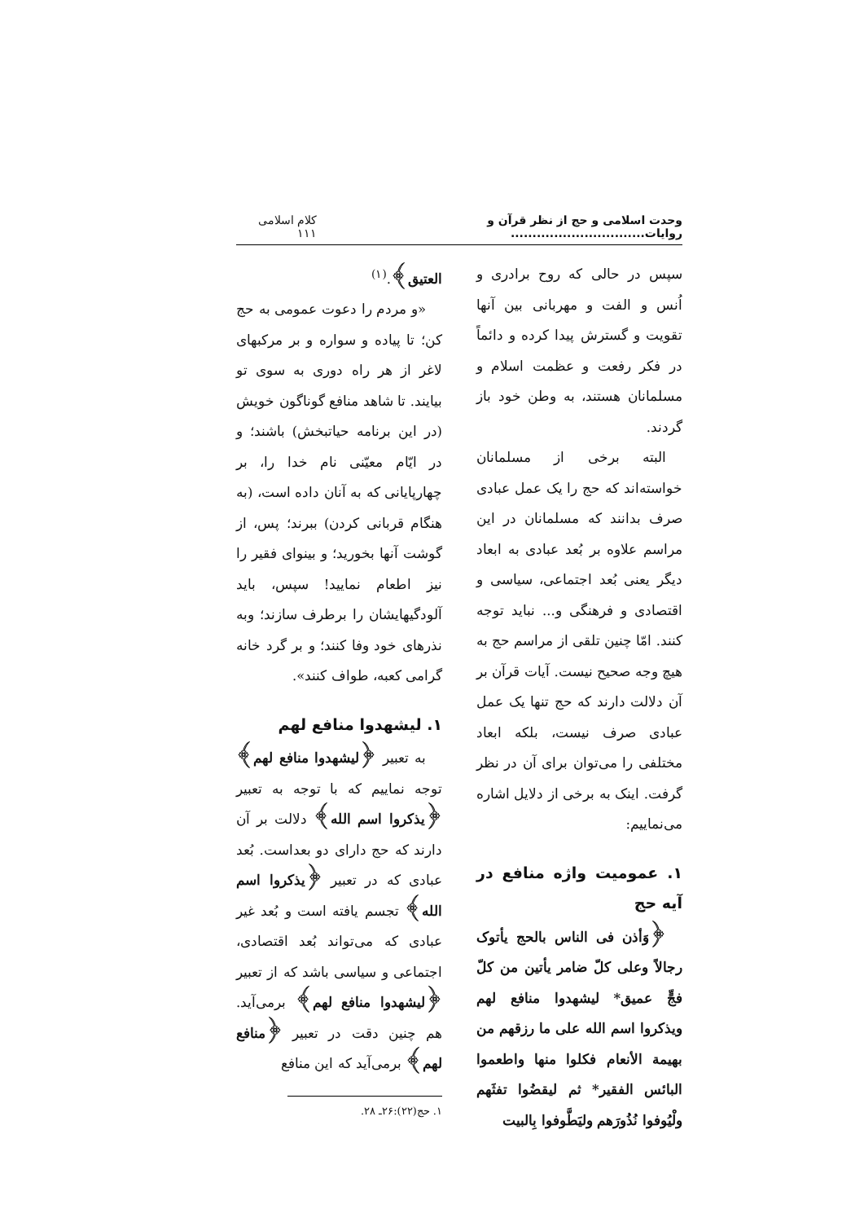وحدت اسلامی و حج از نظر قرآن و روایات............................... کلام اسلامی ۱۱۱
سپس در حالی که روح برادری و اُنس و الفت و مهربانی بین آنها تقویت و گسترش پیدا کرده و دائماً در فکر رفعت و عظمت اسلام و مسلمانان هستند، به وطن خود باز گردند.
البته برخی از مسلمانان خواسته‌اند که حج را یک عمل عبادی صرف بدانند که مسلمانان در این مراسم علاوه بر بُعد عبادی به ابعاد دیگر یعنی بُعد اجتماعی، سیاسی و اقتصادی و فرهنگی و... نباید توجه کنند. امّا چنین تلقی از مراسم حج به هیچ وجه صحیح نیست. آیات قرآن بر آن دلالت دارند که حج تنها یک عمل عبادی صرف نیست، بلکه ابعاد مختلفی را می‌توان برای آن در نظر گرفت. اینک به برخی از دلایل اشاره می‌نماییم:
۱. عمومیت واژه منافع در آیه حج
﴿وَأذن فی الناس بالحج یأتوک رجالاً وعلی کلّ ضامر یأتین من کلّ فجٍّ عمیق* لیشهدوا منافع لهم ویذکروا اسم الله علی ما رزقهم من بهیمة الأنعام فکلوا منها واطعموا البائس الفقیر* ثم لیقضُوا تفثَهم ولْیُوفوا نُذُورَهم ولیَطَّوفوا بِالبیت
العتیق﴾.<sup>(۱)</sup>
«و مردم را دعوت عمومی به حج کن؛ تا پیاده و سواره و بر مرکبهای لاغر از هر راه دوری به سوی تو بیایند. تا شاهد منافع گوناگون خویش (در این برنامه حیاتبخش) باشند؛ و در ایّام معیّنی نام خدا را، بر چهارپایانی که به آنان داده است، (به هنگام قربانی کردن) ببرند؛ پس، از گوشت آنها بخورید؛ و بینوای فقیر را نیز اطعام نمایید! سپس، باید آلودگیهایشان را برطرف سازند؛ وبه نذرهای خود وفا کنند؛ و بر گرد خانه گرامی کعبه، طواف کنند».
۱. لیشهدوا منافع لهم
به تعبیر ﴿لیشهدوا منافع لهم﴾ توجه نماییم که با توجه به تعبیر ﴿یذکروا اسم الله﴾ دلالت بر آن دارند که حج دارای دو بعداست. بُعد عبادی که در تعبیر ﴿یذکروا اسم الله﴾ تجسم یافته است و بُعد غیر عبادی که می‌تواند بُعد اقتصادی، اجتماعی و سیاسی باشد که از تعبیر ﴿لیشهدوا منافع لهم﴾ برمی‌آید. هم چنین دقت در تعبیر ﴿منافع لهم﴾ برمی‌آید که این منافع
۱. حج(۲۲):۲۶ـ ۲۸.